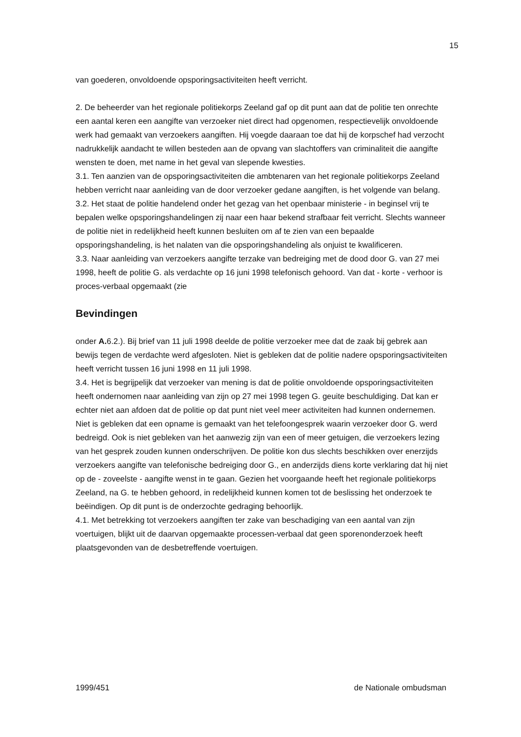15
van goederen, onvoldoende opsporingsactiviteiten heeft verricht.
2. De beheerder van het regionale politiekorps Zeeland gaf op dit punt aan dat de politie ten onrechte een aantal keren een aangifte van verzoeker niet direct had opgenomen, respectievelijk onvoldoende werk had gemaakt van verzoekers aangiften. Hij voegde daaraan toe dat hij de korpschef had verzocht nadrukkelijk aandacht te willen besteden aan de opvang van slachtoffers van criminaliteit die aangifte wensten te doen, met name in het geval van slepende kwesties.
3.1. Ten aanzien van de opsporingsactiviteiten die ambtenaren van het regionale politiekorps Zeeland hebben verricht naar aanleiding van de door verzoeker gedane aangiften, is het volgende van belang.
3.2. Het staat de politie handelend onder het gezag van het openbaar ministerie - in beginsel vrij te bepalen welke opsporingshandelingen zij naar een haar bekend strafbaar feit verricht. Slechts wanneer de politie niet in redelijkheid heeft kunnen besluiten om af te zien van een bepaalde opsporingshandeling, is het nalaten van die opsporingshandeling als onjuist te kwalificeren.
3.3. Naar aanleiding van verzoekers aangifte terzake van bedreiging met de dood door G. van 27 mei 1998, heeft de politie G. als verdachte op 16 juni 1998 telefonisch gehoord. Van dat - korte - verhoor is proces-verbaal opgemaakt (zie
Bevindingen
onder A. 6.2.). Bij brief van 11 juli 1998 deelde de politie verzoeker mee dat de zaak bij gebrek aan bewijs tegen de verdachte werd afgesloten. Niet is gebleken dat de politie nadere opsporingsactiviteiten heeft verricht tussen 16 juni 1998 en 11 juli 1998.
3.4. Het is begrijpelijk dat verzoeker van mening is dat de politie onvoldoende opsporingsactiviteiten heeft ondernomen naar aanleiding van zijn op 27 mei 1998 tegen G. geuite beschuldiging. Dat kan er echter niet aan afdoen dat de politie op dat punt niet veel meer activiteiten had kunnen ondernemen. Niet is gebleken dat een opname is gemaakt van het telefoongesprek waarin verzoeker door G. werd bedreigd. Ook is niet gebleken van het aanwezig zijn van een of meer getuigen, die verzoekers lezing van het gesprek zouden kunnen onderschrijven. De politie kon dus slechts beschikken over enerzijds verzoekers aangifte van telefonische bedreiging door G., en anderzijds diens korte verklaring dat hij niet op de - zoveelste - aangifte wenst in te gaan. Gezien het voorgaande heeft het regionale politiekorps Zeeland, na G. te hebben gehoord, in redelijkheid kunnen komen tot de beslissing het onderzoek te beëindigen. Op dit punt is de onderzochte gedraging behoorlijk.
4.1. Met betrekking tot verzoekers aangiften ter zake van beschadiging van een aantal van zijn voertuigen, blijkt uit de daarvan opgemaakte processen-verbaal dat geen sporenonderzoek heeft plaatsgevonden van de desbetreffende voertuigen.
1999/451 de Nationale ombudsman